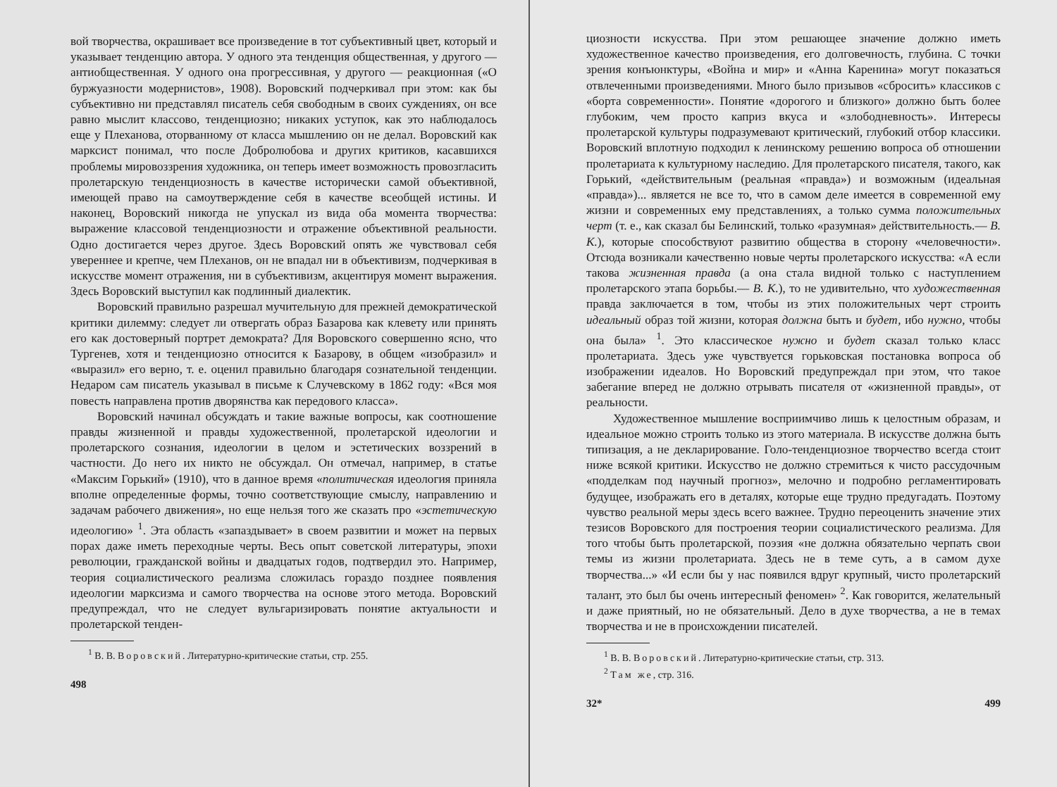вой творчества, окрашивает все произведение в тот субъективный цвет, который и указывает тенденцию автора. У одного эта тенденция общественная, у другого — антиобщественная. У одного она прогрессивная, у другого — реакционная («О буржуазности модернистов», 1908). Воровский подчеркивал при этом: как бы субъективно ни представлял писатель себя свободным в своих суждениях, он все равно мыслит классово, тенденциозно; никаких уступок, как это наблюдалось еще у Плеханова, оторванному от класса мышлению он не делал. Воровский как марксист понимал, что после Добролюбова и других критиков, касавшихся проблемы мировоззрения художника, он теперь имеет возможность провозгласить пролетарскую тенденциозность в качестве исторически самой объективной, имеющей право на самоутверждение себя в качестве всеобщей истины. И наконец, Воровский никогда не упускал из вида оба момента творчества: выражение классовой тенденциозности и отражение объективной реальности. Одно достигается через другое. Здесь Воровский опять же чувствовал себя увереннее и крепче, чем Плеханов, он не впадал ни в объективизм, подчеркивая в искусстве момент отражения, ни в субъективизм, акцентируя момент выражения. Здесь Воровский выступил как подлинный диалектик.
Воровский правильно разрешал мучительную для прежней демократической критики дилемму: следует ли отвергать образ Базарова как клевету или принять его как достоверный портрет демократа? Для Воровского совершенно ясно, что Тургенев, хотя и тенденциозно относится к Базарову, в общем «изобразил» и «выразил» его верно, т. е. оценил правильно благодаря сознательной тенденции. Недаром сам писатель указывал в письме к Случевскому в 1862 году: «Вся моя повесть направлена против дворянства как передового класса».
Воровский начинал обсуждать и такие важные вопросы, как соотношение правды жизненной и правды художественной, пролетарской идеологии и пролетарского сознания, идеологии в целом и эстетических воззрений в частности. До него их никто не обсуждал. Он отмечал, например, в статье «Максим Горький» (1910), что в данное время «политическая идеология приняла вполне определенные формы, точно соответствующие смыслу, направлению и задачам рабочего движения», но еще нельзя того же сказать про «эстетическую идеологию» <sup>1</sup>. Эта область «запаздывает» в своем развитии и может на первых порах даже иметь переходные черты. Весь опыт советской литературы, эпохи революции, гражданской войны и двадцатых годов, подтвердил это. Например, теория социалистического реализма сложилась гораздо позднее появления идеологии марксизма и самого творчества на основе этого метода. Воровский предупреждал, что не следует вульгаризировать понятие актуальности и пролетарской тенден-
<sup>1</sup> В. В. Воровский. Литературно-критические статьи, стр. 255.
498
циозности искусства. При этом решающее значение должно иметь художественное качество произведения, его долговечность, глубина. С точки зрения конъюнктуры, «Война и мир» и «Анна Каренина» могут показаться отвлеченными произведениями. Много было призывов «сбросить» классиков с «борта современности». Понятие «дорогого и близкого» должно быть более глубоким, чем просто каприз вкуса и «злободневность». Интересы пролетарской культуры подразумевают критический, глубокий отбор классики. Воровский вплотную подходил к ленинскому решению вопроса об отношении пролетариата к культурному наследию. Для пролетарского писателя, такого, как Горький, «действительным (реальная «правда») и возможным (идеальная «правда»)... является не все то, что в самом деле имеется в современной ему жизни и современных ему представлениях, а только сумма положительных черт (т. е., как сказал бы Белинский, только «разумная» действительность.— В. К.), которые способствуют развитию общества в сторону «человечности». Отсюда возникали качественно новые черты пролетарского искусства: «А если такова жизненная правда (а она стала видной только с наступлением пролетарского этапа борьбы.— В. К.), то не удивительно, что художественная правда заключается в том, чтобы из этих положительных черт строить идеальный образ той жизни, которая должна быть и будет, ибо нужно, чтобы она была» <sup>1</sup>. Это классическое нужно и будет сказал только класс пролетариата. Здесь уже чувствуется горьковская постановка вопроса об изображении идеалов. Но Воровский предупреждал при этом, что такое забегание вперед не должно отрывать писателя от «жизненной правды», от реальности.
Художественное мышление восприимчиво лишь к целостным образам, и идеальное можно строить только из этого материала. В искусстве должна быть типизация, а не декларирование. Голо-тенденциозное творчество всегда стоит ниже всякой критики. Искусство не должно стремиться к чисто рассудочным «подделкам под научный прогноз», мелочно и подробно регламентировать будущее, изображать его в деталях, которые еще трудно предугадать. Поэтому чувство реальной меры здесь всего важнее. Трудно переоценить значение этих тезисов Воровского для построения теории социалистического реализма. Для того чтобы быть пролетарской, поэзия «не должна обязательно черпать свои темы из жизни пролетариата. Здесь не в теме суть, а в самом духе творчества...» «И если бы у нас появился вдруг крупный, чисто пролетарский талант, это был бы очень интересный феномен» <sup>2</sup>. Как говорится, желательный и даже приятный, но не обязательный. Дело в духе творчества, а не в темах творчества и не в происхождении писателей.
<sup>1</sup> В. В. Воровский. Литературно-критические статьи, стр. 313.
<sup>2</sup> Там же, стр. 316.
32* 499